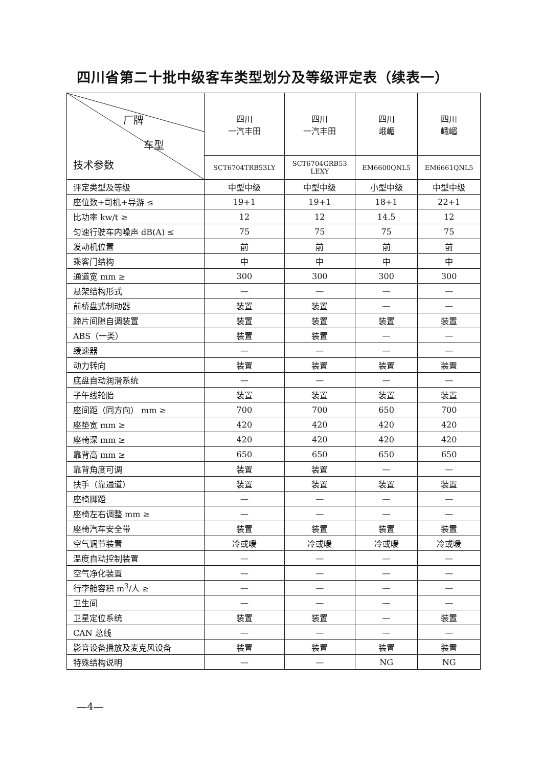四川省第二十批中级客车类型划分及等级评定表（续表一）
| 厂牌 车型 技术参数 | 四川 一汽丰田 | 四川 一汽丰田 | 四川 峨嵋 | 四川 峨嵋 |
| --- | --- | --- | --- | --- |
| | SCT6704TRB53LY | SCT6704GRB53 LEXY | EM6600QNL5 | EM6661QNL5 |
| 评定类型及等级 | 中型中级 | 中型中级 | 小型中级 | 中型中级 |
| 座位数+司机+导游 ≤ | 19+1 | 19+1 | 18+1 | 22+1 |
| 比功率 kw/t ≥ | 12 | 12 | 14.5 | 12 |
| 匀速行驶车内噪声 dB(A) ≤ | 75 | 75 | 75 | 75 |
| 发动机位置 | 前 | 前 | 前 | 前 |
| 乘客门结构 | 中 | 中 | 中 | 中 |
| 通道宽 mm ≥ | 300 | 300 | 300 | 300 |
| 悬架结构形式 | — | — | — | — |
| 前桥盘式制动器 | 装置 | 装置 | — | — |
| 蹄片间隙自调装置 | 装置 | 装置 | 装置 | 装置 |
| ABS（一类） | 装置 | 装置 | — | — |
| 缓速器 | — | — | — | — |
| 动力转向 | 装置 | 装置 | 装置 | 装置 |
| 底盘自动润滑系统 | — | — | — | — |
| 子午线轮胎 | 装置 | 装置 | 装置 | 装置 |
| 座间距（同方向） mm ≥ | 700 | 700 | 650 | 700 |
| 座垫宽 mm ≥ | 420 | 420 | 420 | 420 |
| 座椅深 mm ≥ | 420 | 420 | 420 | 420 |
| 靠背高 mm ≥ | 650 | 650 | 650 | 650 |
| 靠背角度可调 | 装置 | 装置 | — | — |
| 扶手（靠通道） | 装置 | 装置 | 装置 | 装置 |
| 座椅脚蹬 | — | — | — | — |
| 座椅左右调整 mm ≥ | — | — | — | — |
| 座椅汽车安全带 | 装置 | 装置 | 装置 | 装置 |
| 空气调节装置 | 冷或暖 | 冷或暖 | 冷或暖 | 冷或暖 |
| 温度自动控制装置 | — | — | — | — |
| 空气净化装置 | — | — | — | — |
| 行李舱容积 m<sup>3</sup>/人 ≥ | — | — | — | — |
| 卫生间 | — | — | — | — |
| 卫星定位系统 | 装置 | 装置 | — | 装置 |
| CAN 总线 | — | — | — | — |
| 影音设备播放及麦克风设备 | 装置 | 装置 | 装置 | 装置 |
| 特殊结构说明 | — | — | NG | NG |
—4—